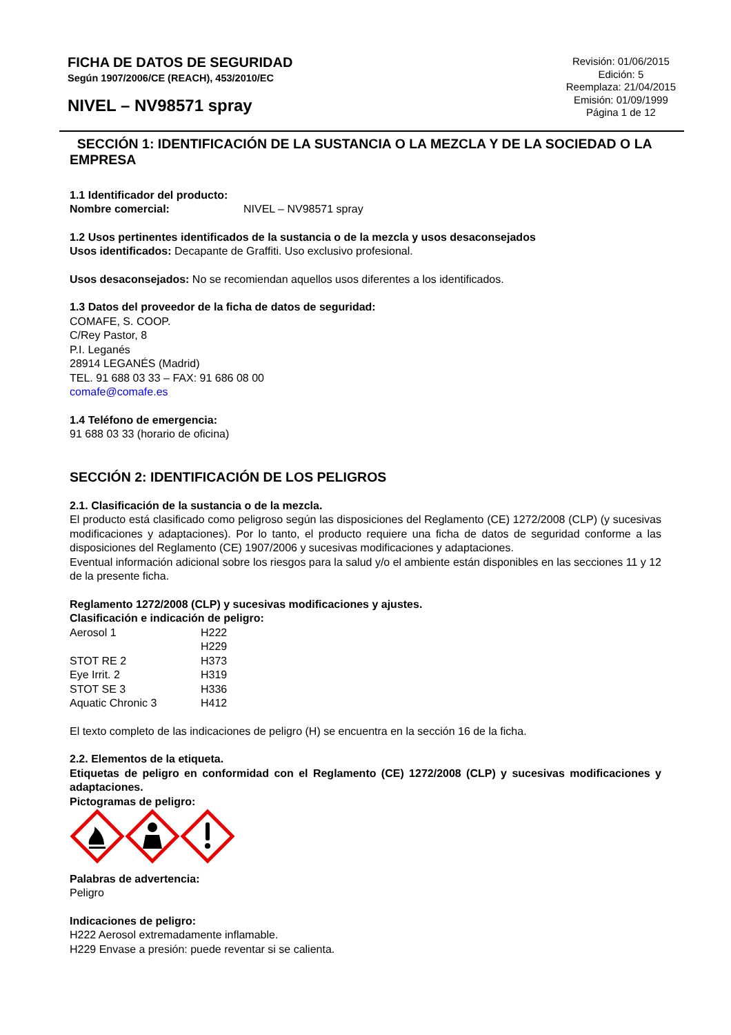FICHA DE DATOS DE SEGURIDAD
Según 1907/2006/CE (REACH), 453/2010/EC
NIVEL – NV98571 spray
Revisión: 01/06/2015
Edición: 5
Reemplaza: 21/04/2015
Emisión: 01/09/1999
Página 1 de 12
SECCIÓN 1: IDENTIFICACIÓN DE LA SUSTANCIA O LA MEZCLA Y DE LA SOCIEDAD O LA EMPRESA
1.1 Identificador del producto:
Nombre comercial: NIVEL – NV98571 spray
1.2 Usos pertinentes identificados de la sustancia o de la mezcla y usos desaconsejados
Usos identificados: Decapante de Graffiti. Uso exclusivo profesional.
Usos desaconsejados: No se recomiendan aquellos usos diferentes a los identificados.
1.3 Datos del proveedor de la ficha de datos de seguridad:
COMAFE, S. COOP.
C/Rey Pastor, 8
P.I. Leganés
28914 LEGANÉS (Madrid)
TEL. 91 688 03 33 – FAX: 91 686 08 00
comafe@comafe.es
1.4 Teléfono de emergencia:
91 688 03 33 (horario de oficina)
SECCIÓN 2: IDENTIFICACIÓN DE LOS PELIGROS
2.1. Clasificación de la sustancia o de la mezcla.
El producto está clasificado como peligroso según las disposiciones del Reglamento (CE) 1272/2008 (CLP) (y sucesivas modificaciones y adaptaciones). Por lo tanto, el producto requiere una ficha de datos de seguridad conforme a las disposiciones del Reglamento (CE) 1907/2006 y sucesivas modificaciones y adaptaciones.
Eventual información adicional sobre los riesgos para la salud y/o el ambiente están disponibles en las secciones 11 y 12 de la presente ficha.
Reglamento 1272/2008 (CLP) y sucesivas modificaciones y ajustes.
Clasificación e indicación de peligro:
| Aerosol 1 | H222 |
| | H229 |
| STOT RE 2 | H373 |
| Eye Irrit. 2 | H319 |
| STOT SE 3 | H336 |
| Aquatic Chronic 3 | H412 |
El texto completo de las indicaciones de peligro (H) se encuentra en la sección 16 de la ficha.
2.2. Elementos de la etiqueta.
Etiquetas de peligro en conformidad con el Reglamento (CE) 1272/2008 (CLP) y sucesivas modificaciones y adaptaciones.
Pictogramas de peligro:
Palabras de advertencia:
Peligro
Indicaciones de peligro:
H222 Aerosol extremadamente inflamable.
H229 Envase a presión: puede reventar si se calienta.